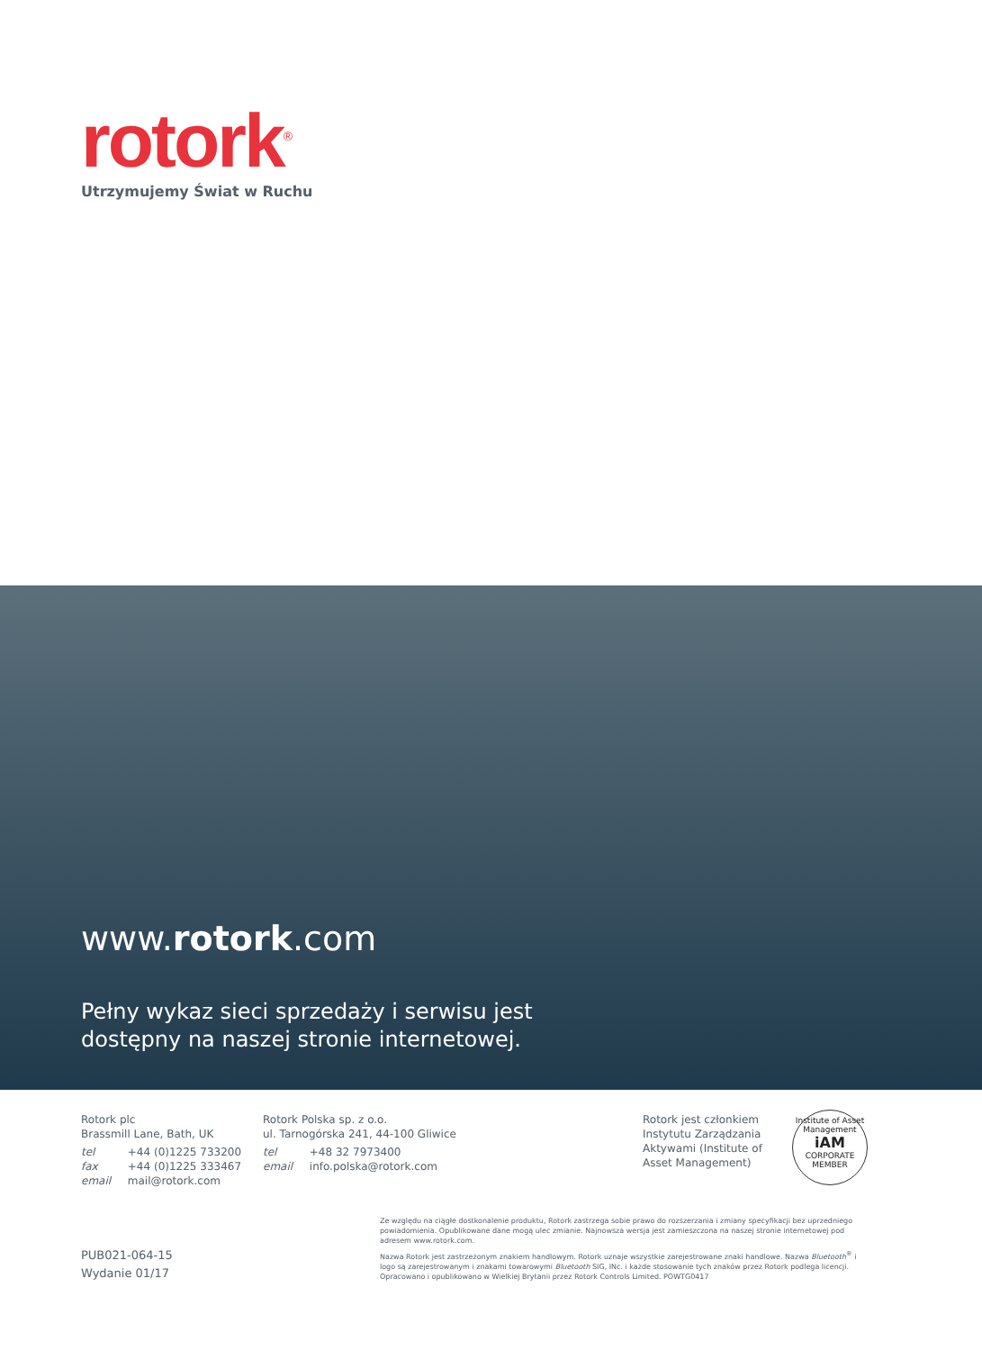rotork<sup>®</sup>
Utrzymujemy Świat w Ruchu
www.rotork.com
Pełny wykaz sieci sprzedaży i serwisu jest
dostępny na naszej stronie internetowej.
Rotork plc
Brassmill Lane, Bath, UK
tel +44 (0)1225 733200
fax +44 (0)1225 333467
email mail@rotork.com
Rotork Polska sp. z o.o.
ul. Tarnogórska 241, 44-100 Gliwice
tel +48 32 7973400
email info.polska@rotork.com
Rotork jest członkiem
Instytutu Zarządzania
Aktywami (Institute of
Asset Management)
Institute of Asset Management
iAM
CORPORATE MEMBER
Ze względu na ciągłe dostkonalenie produktu, Rotork zastrzega sobie prawo do rozszerzania i zmiany specyfikacji bez uprzedniego powiadomienia. Opublikowane dane mogą ulec zmianie. Najnowsza wersja jest zamieszczona na naszej stronie internetowej pod adresem www.rotork.com.
Nazwa Rotork jest zastrzeżonym znakiem handlowym. Rotork uznaje wszystkie zarejestrowane znaki handlowe. Nazwa Bluetooth<sup>®</sup> i logo są zarejestrowanym i znakami towarowymi Bluetooth SIG, INc. i każde stosowanie tych znaków przez Rotork podlega licencji. Opracowano i opublikowano w Wielkiej Brytanii przez Rotork Controls Limited. POWTG0417
PUB021-064-15
Wydanie 01/17